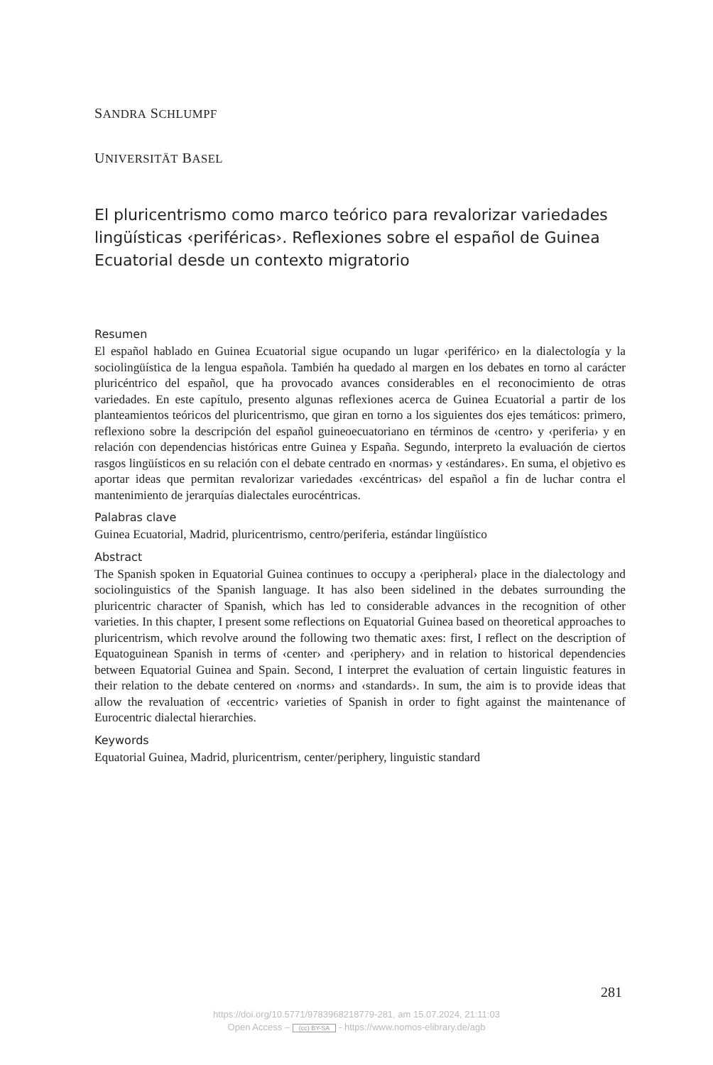SANDRA SCHLUMPF
UNIVERSITÄT BASEL
El pluricentrismo como marco teórico para revalorizar variedades lingüísticas ‹periféricas›. Reflexiones sobre el español de Guinea Ecuatorial desde un contexto migratorio
Resumen
El español hablado en Guinea Ecuatorial sigue ocupando un lugar ‹periférico› en la dialectología y la sociolingüística de la lengua española. También ha quedado al margen en los debates en torno al carácter pluricéntrico del español, que ha provocado avances considerables en el reconocimiento de otras variedades. En este capítulo, presento algunas reflexiones acerca de Guinea Ecuatorial a partir de los planteamientos teóricos del pluricentrismo, que giran en torno a los siguientes dos ejes temáticos: primero, reflexiono sobre la descripción del español guineoecuatoriano en términos de ‹centro› y ‹periferia› y en relación con dependencias históricas entre Guinea y España. Segundo, interpreto la evaluación de ciertos rasgos lingüísticos en su relación con el debate centrado en ‹normas› y ‹estándares›. En suma, el objetivo es aportar ideas que permitan revalorizar variedades ‹excéntricas› del español a fin de luchar contra el mantenimiento de jerarquías dialectales eurocéntricas.
Palabras clave
Guinea Ecuatorial, Madrid, pluricentrismo, centro/periferia, estándar lingüístico
Abstract
The Spanish spoken in Equatorial Guinea continues to occupy a ‹peripheral› place in the dialectology and sociolinguistics of the Spanish language. It has also been sidelined in the debates surrounding the pluricentric character of Spanish, which has led to considerable advances in the recognition of other varieties. In this chapter, I present some reflections on Equatorial Guinea based on theoretical approaches to pluricentrism, which revolve around the following two thematic axes: first, I reflect on the description of Equatoguinean Spanish in terms of ‹center› and ‹periphery› and in relation to historical dependencies between Equatorial Guinea and Spain. Second, I interpret the evaluation of certain linguistic features in their relation to the debate centered on ‹norms› and ‹standards›. In sum, the aim is to provide ideas that allow the revaluation of ‹eccentric› varieties of Spanish in order to fight against the maintenance of Eurocentric dialectal hierarchies.
Keywords
Equatorial Guinea, Madrid, pluricentrism, center/periphery, linguistic standard
281
https://doi.org/10.5771/9783968218779-281, am 15.07.2024, 21:11:03
Open Access – (cc) BY-SA - https://www.nomos-elibrary.de/agb